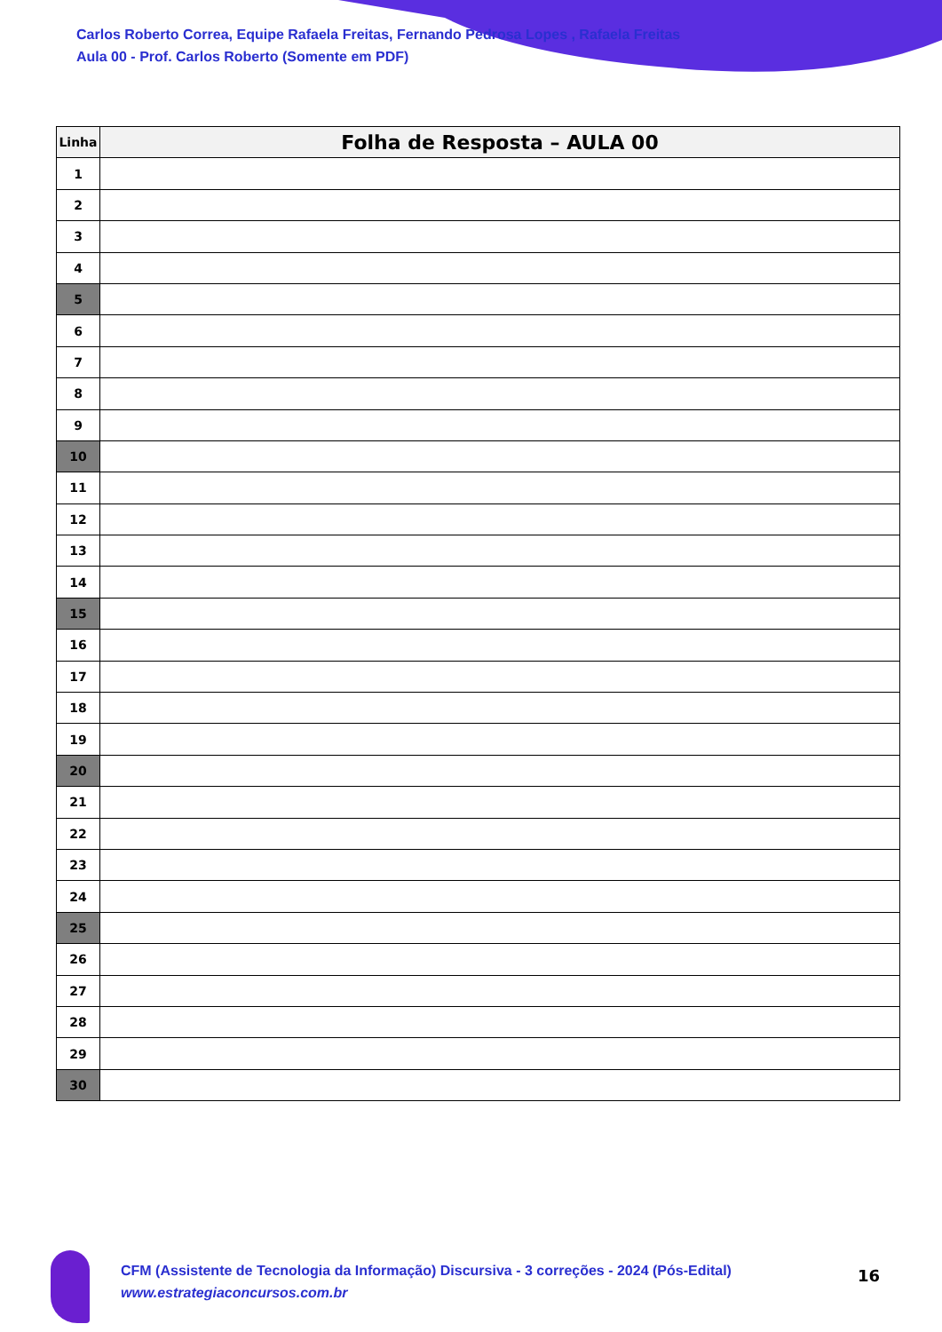Carlos Roberto Correa, Equipe Rafaela Freitas, Fernando Pedrosa Lopes , Rafaela Freitas
Aula 00 - Prof. Carlos Roberto (Somente em PDF)
| Linha | Folha de Resposta – AULA 00 |
| --- | --- |
| 1 | |
| 2 | |
| 3 | |
| 4 | |
| 5 | |
| 6 | |
| 7 | |
| 8 | |
| 9 | |
| 10 | |
| 11 | |
| 12 | |
| 13 | |
| 14 | |
| 15 | |
| 16 | |
| 17 | |
| 18 | |
| 19 | |
| 20 | |
| 21 | |
| 22 | |
| 23 | |
| 24 | |
| 25 | |
| 26 | |
| 27 | |
| 28 | |
| 29 | |
| 30 | |
CFM (Assistente de Tecnologia da Informação) Discursiva - 3 correções - 2024 (Pós-Edital)
www.estrategiaconcursos.com.br
16